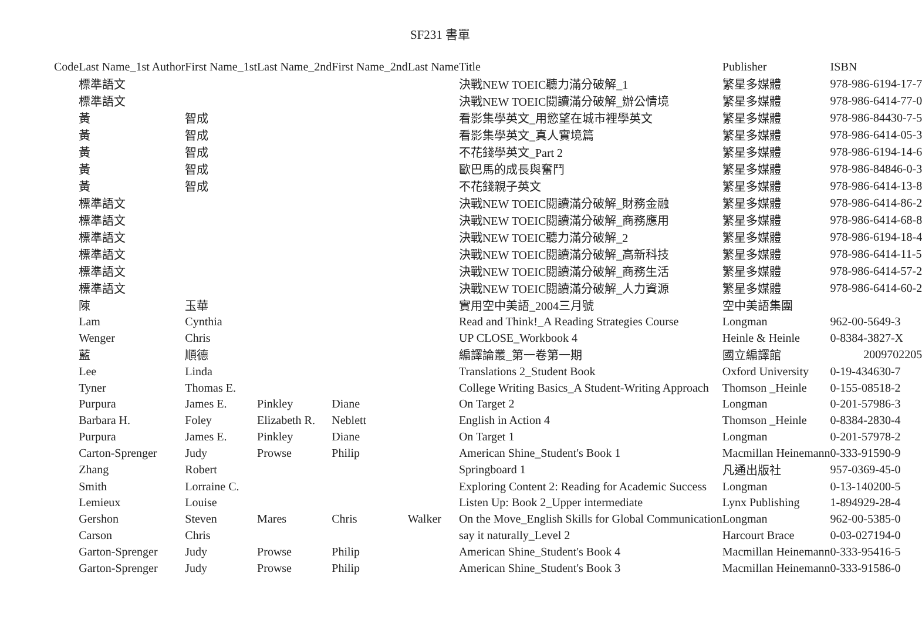SF231 書單
| Code | Last Name_1st Author | First Name_1st | Last Name_2nd | First Name_2nd | Last Name | Title | Publisher | ISBN |
| --- | --- | --- | --- | --- | --- | --- | --- | --- |
| | 標準語文 | | | | | 決戰NEW TOEIC聽力滿分破解_1 | 繁星多媒體 | 978-986-6194-17-7 |
| | 標準語文 | | | | | 決戰NEW TOEIC閱讀滿分破解_辦公情境 | 繁星多媒體 | 978-986-6414-77-0 |
| | 黃 | 智成 | | | | 看影集學英文_用慾望在城市裡學英文 | 繁星多媒體 | 978-986-84430-7-5 |
| | 黃 | 智成 | | | | 看影集學英文_真人實境篇 | 繁星多媒體 | 978-986-6414-05-3 |
| | 黃 | 智成 | | | | 不花錢學英文_Part 2 | 繁星多媒體 | 978-986-6194-14-6 |
| | 黃 | 智成 | | | | 歐巴馬的成長與奮鬥 | 繁星多媒體 | 978-986-84846-0-3 |
| | 黃 | 智成 | | | | 不花錢親子英文 | 繁星多媒體 | 978-986-6414-13-8 |
| | 標準語文 | | | | | 決戰NEW TOEIC閱讀滿分破解_財務金融 | 繁星多媒體 | 978-986-6414-86-2 |
| | 標準語文 | | | | | 決戰NEW TOEIC閱讀滿分破解_商務應用 | 繁星多媒體 | 978-986-6414-68-8 |
| | 標準語文 | | | | | 決戰NEW TOEIC聽力滿分破解_2 | 繁星多媒體 | 978-986-6194-18-4 |
| | 標準語文 | | | | | 決戰NEW TOEIC閱讀滿分破解_高新科技 | 繁星多媒體 | 978-986-6414-11-5 |
| | 標準語文 | | | | | 決戰NEW TOEIC閱讀滿分破解_商務生活 | 繁星多媒體 | 978-986-6414-57-2 |
| | 標準語文 | | | | | 決戰NEW TOEIC閱讀滿分破解_人力資源 | 繁星多媒體 | 978-986-6414-60-2 |
| | 陳 | 玉華 | | | | 實用空中美語_2004三月號 | 空中美語集團 | |
| | Lam | Cynthia | | | | Read and Think!_A Reading Strategies Course | Longman | 962-00-5649-3 |
| | Wenger | Chris | | | | UP CLOSE_Workbook 4 | Heinle & Heinle | 0-8384-3827-X |
| | 藍 | 順德 | | | | 編譯論叢_第一卷第一期 | 國立編譯館 | 2009702205 |
| | Lee | Linda | | | | Translations 2_Student Book | Oxford University | 0-19-434630-7 |
| | Tyner | Thomas E. | | | | College Writing Basics_A Student-Writing Approach | Thomson _Heinle | 0-155-08518-2 |
| | Purpura | James E. | Pinkley | Diane | | On Target 2 | Longman | 0-201-57986-3 |
| | Barbara H. | Foley | Elizabeth R. | Neblett | | English in Action 4 | Thomson _Heinle | 0-8384-2830-4 |
| | Purpura | James E. | Pinkley | Diane | | On Target 1 | Longman | 0-201-57978-2 |
| | Carton-Sprenger | Judy | Prowse | Philip | | American Shine_Student's Book 1 | Macmillan Heinemann | 0-333-91590-9 |
| | Zhang | Robert | | | | Springboard 1 | 凡通出版社 | 957-0369-45-0 |
| | Smith | Lorraine C. | | | | Exploring Content 2: Reading for Academic Success | Longman | 0-13-140200-5 |
| | Lemieux | Louise | | | | Listen Up: Book 2_Upper intermediate | Lynx Publishing | 1-894929-28-4 |
| | Gershon | Steven | Mares | Chris | Walker | On the Move_English Skills for Global Communication | Longman | 962-00-5385-0 |
| | Carson | Chris | | | | say it naturally_Level 2 | Harcourt Brace | 0-03-027194-0 |
| | Garton-Sprenger | Judy | Prowse | Philip | | American Shine_Student's Book 4 | Macmillan Heinemann | 0-333-95416-5 |
| | Garton-Sprenger | Judy | Prowse | Philip | | American Shine_Student's Book 3 | Macmillan Heinemann | 0-333-91586-0 |